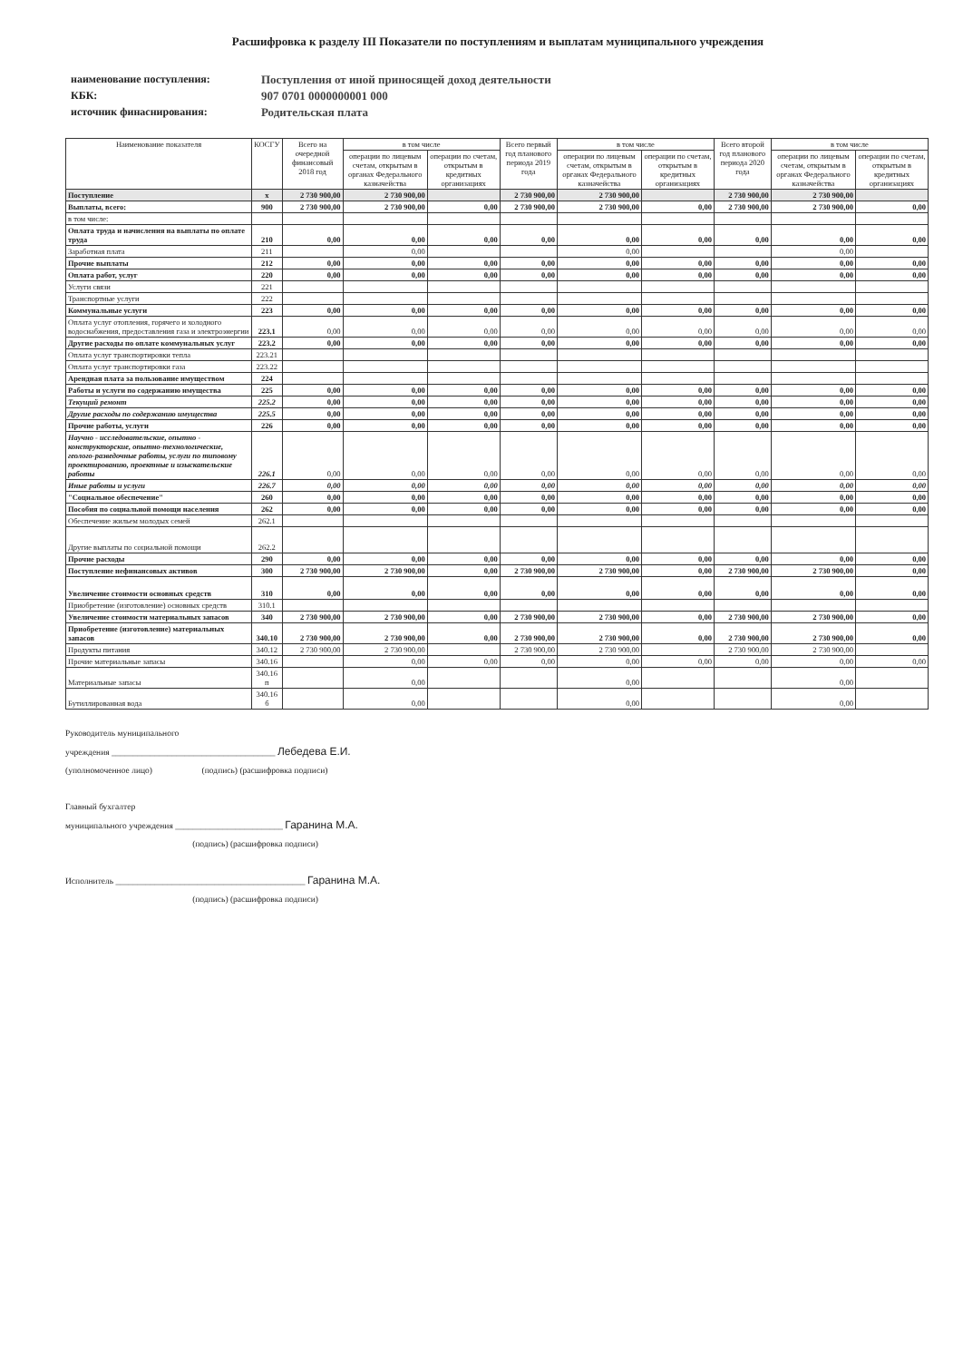Расшифровка к разделу III Показатели по поступлениям и выплатам муниципального учреждения
наименование поступления: Поступления от иной приносящей доход деятельности
КБК: 907 0701 0000000001 000
источник финаснирования: Родительская плата
| Наименование показателя | КОСГУ | Всего на очередной финансовый 2018 год | в том числе | | Всего первый год планового периода 2019 года | в том числе | | Всего второй год планового периода 2020 года | в том числе | |
| --- | --- | --- | --- | --- | --- | --- | --- | --- | --- | --- |
| | | | операции по лицевым счетам, открытым в органах Федерального казначейства | операции по счетам, открытым в кредитных организациях | | операции по лицевым счетам, открытым в органах Федерального казначейства | операции по счетам, открытым в кредитных организациях | | операции по лицевым счетам, открытым в органах Федерального казначейства | операции по счетам, открытым в кредитных организациях |
| Поступление | x | 2 730 900,00 | 2 730 900,00 | | 2 730 900,00 | 2 730 900,00 | | 2 730 900,00 | 2 730 900,00 | |
| Выплаты, всего: | 900 | 2 730 900,00 | 2 730 900,00 | 0,00 | 2 730 900,00 | 2 730 900,00 | 0,00 | 2 730 900,00 | 2 730 900,00 | 0,00 |
| в том числе: | | | | | | | | | | |
| Оплата труда и начисления на выплаты по оплате труда | 210 | 0,00 | 0,00 | 0,00 | 0,00 | 0,00 | 0,00 | 0,00 | 0,00 | 0,00 |
| Заработная плата | 211 | | 0,00 | | | 0,00 | | | 0,00 | |
| Прочие выплаты | 212 | 0,00 | 0,00 | 0,00 | 0,00 | 0,00 | 0,00 | 0,00 | 0,00 | 0,00 |
| Оплата работ, услуг | 220 | 0,00 | 0,00 | 0,00 | 0,00 | 0,00 | 0,00 | 0,00 | 0,00 | 0,00 |
| Услуги связи | 221 | | | | | | | | | |
| Транспортные услуги | 222 | | | | | | | | | |
| Коммунальные услуги | 223 | 0,00 | 0,00 | 0,00 | 0,00 | 0,00 | 0,00 | 0,00 | 0,00 | 0,00 |
| Оплата услуг отопления, горячего и холодного водоснабжения, предоставления газа и электроэнергии | 223.1 | 0,00 | 0,00 | 0,00 | 0,00 | 0,00 | 0,00 | 0,00 | 0,00 | 0,00 |
| Другие расходы по оплате коммунальных услуг | 223.2 | 0,00 | 0,00 | 0,00 | 0,00 | 0,00 | 0,00 | 0,00 | 0,00 | 0,00 |
| Оплата услуг транспортировки тепла | 223.21 | | | | | | | | | |
| Оплата услуг транспортировки газа | 223.22 | | | | | | | | | |
| Арендная плата за пользование имуществом | 224 | | | | | | | | | |
| Работы и услуги по содержанию имущества | 225 | 0,00 | 0,00 | 0,00 | 0,00 | 0,00 | 0,00 | 0,00 | 0,00 | 0,00 |
| Текущий ремонт | 225.2 | 0,00 | 0,00 | 0,00 | 0,00 | 0,00 | 0,00 | 0,00 | 0,00 | 0,00 |
| Другие расходы по содержанию имущества | 225.5 | 0,00 | 0,00 | 0,00 | 0,00 | 0,00 | 0,00 | 0,00 | 0,00 | 0,00 |
| Прочие работы, услуги | 226 | 0,00 | 0,00 | 0,00 | 0,00 | 0,00 | 0,00 | 0,00 | 0,00 | 0,00 |
| Научно - исследовательские, опытно - конструкторские, опытно-технологические, геолого-разведочные работы, услуги по типовому проектированию, проектные и изыскательские работы | 226.1 | 0,00 | 0,00 | 0,00 | 0,00 | 0,00 | 0,00 | 0,00 | 0,00 | 0,00 |
| Иные работы и услуги | 226.7 | 0,00 | 0,00 | 0,00 | 0,00 | 0,00 | 0,00 | 0,00 | 0,00 | 0,00 |
| "Социальное обеспечение" | 260 | 0,00 | 0,00 | 0,00 | 0,00 | 0,00 | 0,00 | 0,00 | 0,00 | 0,00 |
| Пособия по социальной помощи населения | 262 | 0,00 | 0,00 | 0,00 | 0,00 | 0,00 | 0,00 | 0,00 | 0,00 | 0,00 |
| Обеспечение жильем молодых семей | 262.1 | | | | | | | | | |
| Другие выплаты по социальной помощи | 262.2 | | | | | | | | | |
| Прочие расходы | 290 | 0,00 | 0,00 | 0,00 | 0,00 | 0,00 | 0,00 | 0,00 | 0,00 | 0,00 |
| Поступление нефинансовых активов | 300 | 2 730 900,00 | 2 730 900,00 | 0,00 | 2 730 900,00 | 2 730 900,00 | 0,00 | 2 730 900,00 | 2 730 900,00 | 0,00 |
| Увеличение стоимости основных средств | 310 | 0,00 | 0,00 | 0,00 | 0,00 | 0,00 | 0,00 | 0,00 | 0,00 | 0,00 |
| Приобретение (изготовление) основных средств | 310.1 | | | | | | | | | |
| Увеличение стоимости материальных запасов | 340 | 2 730 900,00 | 2 730 900,00 | 0,00 | 2 730 900,00 | 2 730 900,00 | 0,00 | 2 730 900,00 | 2 730 900,00 | 0,00 |
| Приобретение (изготовление) материальных запасов | 340.10 | 2 730 900,00 | 2 730 900,00 | 0,00 | 2 730 900,00 | 2 730 900,00 | 0,00 | 2 730 900,00 | 2 730 900,00 | 0,00 |
| Продукты питания | 340.12 | 2 730 900,00 | 2 730 900,00 | | 2 730 900,00 | 2 730 900,00 | | 2 730 900,00 | 2 730 900,00 | |
| Прочие материальные запасы | 340.16 | | 0,00 | 0,00 | 0,00 | 0,00 | 0,00 | 0,00 | 0,00 | 0,00 |
| Материальные запасы | 340.16 п | | 0,00 | | | 0,00 | | | 0,00 | |
| Бутиллированная вода | 340.16 б | | 0,00 | | | 0,00 | | | 0,00 | |
Руководитель муниципального
учреждения ______________________________________ Лебедева Е.И.
(уполномоченное лицо) (подпись) (расшифровка подписи)
Главный бухгалтер
муниципального учреждения _________________________ Гаранина М.А.
(подпись) (расшифровка подписи)
Исполнитель ____________________________________________ Гаранина М.А.
(подпись) (расшифровка подписи)